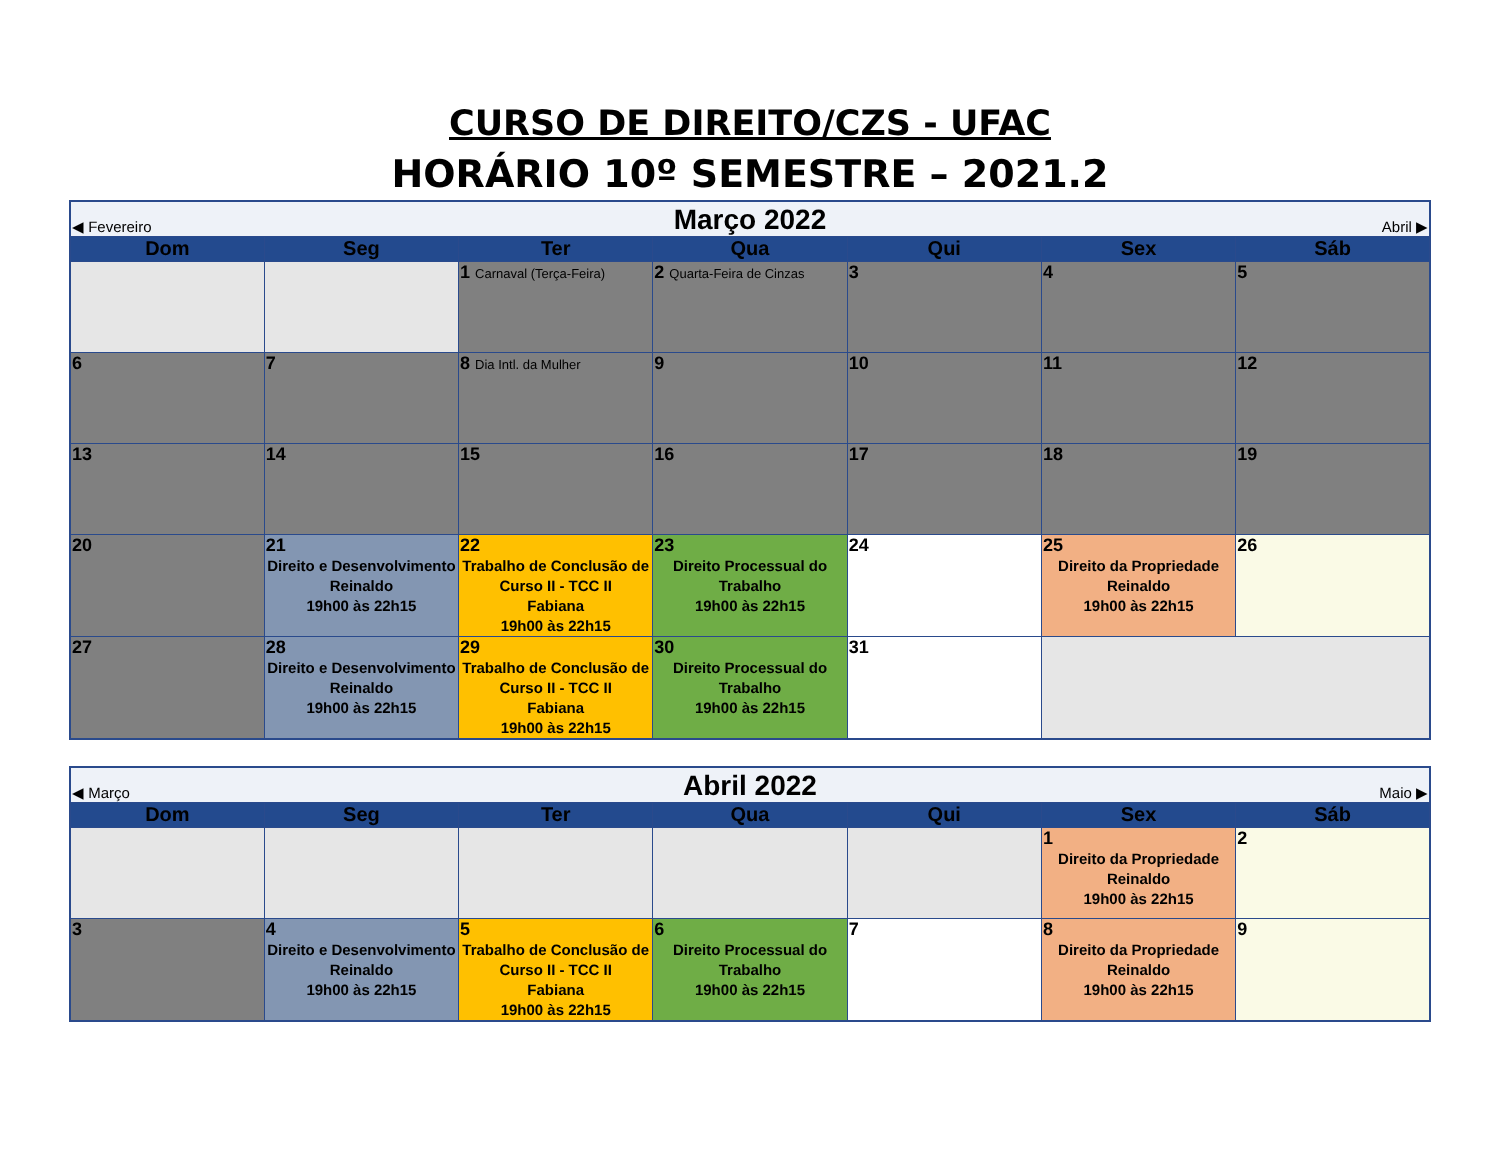CURSO DE DIREITO/CZS - UFAC
HORÁRIO 10º SEMESTRE – 2021.2
| ◀ Fevereiro | | Março 2022 | | | Abril ▶ | |
| Dom | Seg | Ter | Qua | Qui | Sex | Sáb |
| | | 1 Carnaval (Terça-Feira) | 2 Quarta-Feira de Cinzas | 3 | 4 | 5 |
| 6 | 7 | 8 Dia Intl. da Mulher | 9 | 10 | 11 | 12 |
| 13 | 14 | 15 | 16 | 17 | 18 | 19 |
| 20 | 21 Direito e Desenvolvimento Reinaldo 19h00 às 22h15 | 22 Trabalho de Conclusão de Curso II - TCC II Fabiana 19h00 às 22h15 | 23 Direito Processual do Trabalho 19h00 às 22h15 | 24 | 25 Direito da Propriedade Reinaldo 19h00 às 22h15 | 26 |
| 27 | 28 Direito e Desenvolvimento Reinaldo 19h00 às 22h15 | 29 Trabalho de Conclusão de Curso II - TCC II Fabiana 19h00 às 22h15 | 30 Direito Processual do Trabalho 19h00 às 22h15 | 31 | | |
| ◀ Março | | Abril 2022 | | | Maio ▶ | |
| Dom | Seg | Ter | Qua | Qui | Sex | Sáb |
| | | | | | 1 Direito da Propriedade Reinaldo 19h00 às 22h15 | 2 |
| 3 | 4 Direito e Desenvolvimento Reinaldo 19h00 às 22h15 | 5 Trabalho de Conclusão de Curso II - TCC II Fabiana 19h00 às 22h15 | 6 Direito Processual do Trabalho 19h00 às 22h15 | 7 | 8 Direito da Propriedade Reinaldo 19h00 às 22h15 | 9 |